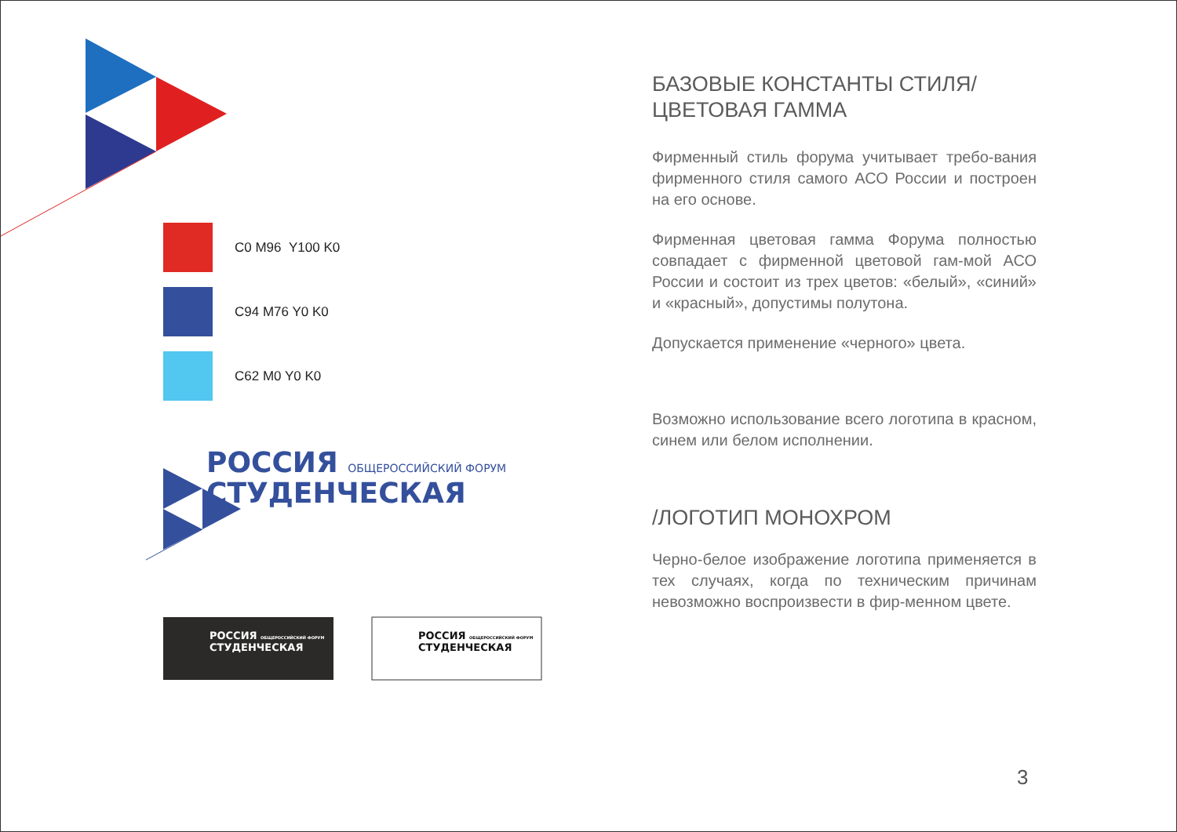C0 M96 Y100 K0
C94 M76 Y0 K0
C62 M0 Y0 K0
РОССИЯ ОБЩЕРОССИЙСКИЙ ФОРУМ
СТУДЕНЧЕСКАЯ
РОССИЯ ОБЩЕРОССИЙСКИЙ ФОРУМ
СТУДЕНЧЕСКАЯ
РОССИЯ ОБЩЕРОССИЙСКИЙ ФОРУМ
СТУДЕНЧЕСКАЯ
БАЗОВЫЕ КОНСТАНТЫ СТИЛЯ/
ЦВЕТОВАЯ ГАММА
Фирменный стиль форума учитывает требо-вания фирменного стиля самого АСО России и построен на его основе.
Фирменная цветовая гамма Форума полностью совпадает с фирменной цветовой гам-мой АСО России и состоит из трех цветов: «белый», «синий» и «красный», допустимы полутона.
Допускается применение «черного» цвета.
Возможно использование всего логотипа в красном, синем или белом исполнении.
/ЛОГОТИП МОНОХРОМ
Черно-белое изображение логотипа применяется в тех случаях, когда по техническим причинам невозможно воспроизвести в фир-менном цвете.
3